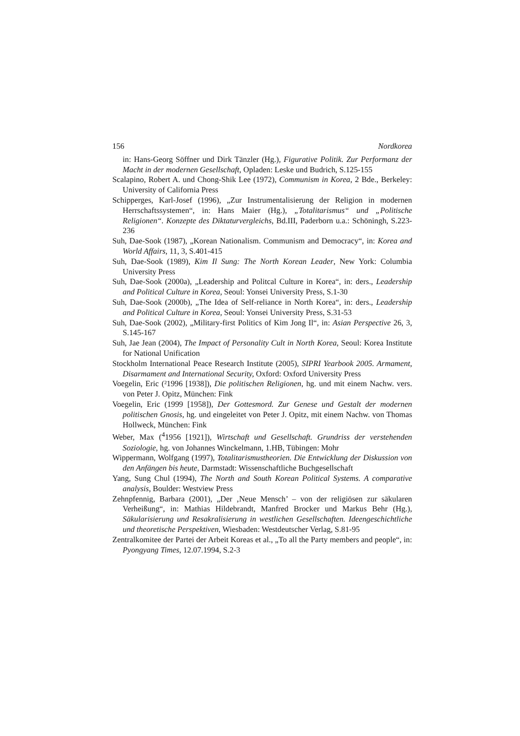156 Nordkorea
in: Hans-Georg Söffner und Dirk Tänzler (Hg.), Figurative Politik. Zur Performanz der Macht in der modernen Gesellschaft, Opladen: Leske und Budrich, S.125-155
Scalapino, Robert A. und Chong-Shik Lee (1972), Communism in Korea, 2 Bde., Berkeley: University of California Press
Schipperges, Karl-Josef (1996), „Zur Instrumentalisierung der Religion in modernen Herrschaftssystemen“, in: Hans Maier (Hg.), „Totalitarismus“ und „Politische Religionen“. Konzepte des Diktaturvergleichs, Bd.III, Paderborn u.a.: Schöningh, S.223-236
Suh, Dae-Sook (1987), „Korean Nationalism. Communism and Democracy“, in: Korea and World Affairs, 11, 3, S.401-415
Suh, Dae-Sook (1989), Kim Il Sung: The North Korean Leader, New York: Columbia University Press
Suh, Dae-Sook (2000a), „Leadership and Politcal Culture in Korea“, in: ders., Leadership and Political Culture in Korea, Seoul: Yonsei University Press, S.1-30
Suh, Dae-Sook (2000b), „The Idea of Self-reliance in North Korea“, in: ders., Leadership and Political Culture in Korea, Seoul: Yonsei University Press, S.31-53
Suh, Dae-Sook (2002), „Military-first Politics of Kim Jong Il“, in: Asian Perspective 26, 3, S.145-167
Suh, Jae Jean (2004), The Impact of Personality Cult in North Korea, Seoul: Korea Institute for National Unification
Stockholm International Peace Research Institute (2005), SIPRI Yearbook 2005. Armament, Disarmament and International Security, Oxford: Oxford University Press
Voegelin, Eric (²1996 [1938]), Die politischen Religionen, hg. und mit einem Nachw. vers. von Peter J. Opitz, München: Fink
Voegelin, Eric (1999 [1958]), Der Gottesmord. Zur Genese und Gestalt der modernen politischen Gnosis, hg. und eingeleitet von Peter J. Opitz, mit einem Nachw. von Thomas Hollweck, München: Fink
Weber, Max (<sup>4</sup>1956 [1921]), Wirtschaft und Gesellschaft. Grundriss der verstehenden Soziologie, hg. von Johannes Winckelmann, 1.HB, Tübingen: Mohr
Wippermann, Wolfgang (1997), Totalitarismustheorien. Die Entwicklung der Diskussion von den Anfängen bis heute, Darmstadt: Wissenschaftliche Buchgesellschaft
Yang, Sung Chul (1994), The North and South Korean Political Systems. A comparative analysis, Boulder: Westview Press
Zehnpfennig, Barbara (2001), „Der ‚Neue Mensch’ – von der religiösen zur säkularen Verheißung“, in: Mathias Hildebrandt, Manfred Brocker und Markus Behr (Hg.), Säkularisierung und Resakralisierung in westlichen Gesellschaften. Ideengeschichtliche und theoretische Perspektiven, Wiesbaden: Westdeutscher Verlag, S.81-95
Zentralkomitee der Partei der Arbeit Koreas et al., „To all the Party members and people“, in: Pyongyang Times, 12.07.1994, S.2-3